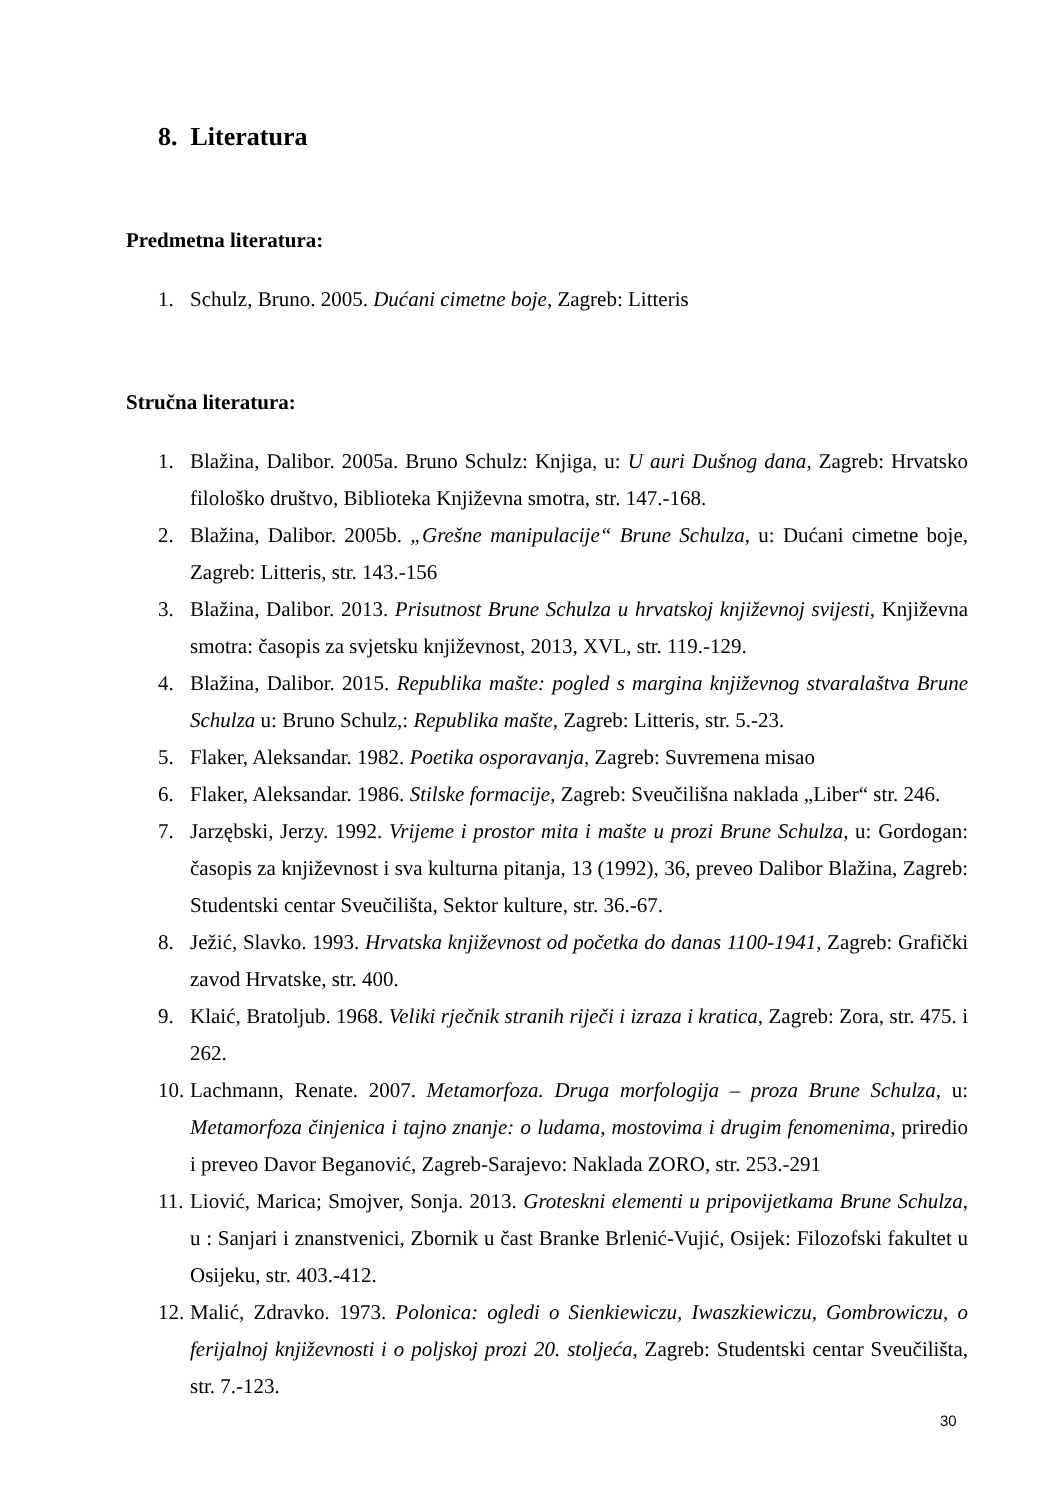8. Literatura
Predmetna literatura:
1. Schulz, Bruno. 2005. Dućani cimetne boje, Zagreb: Litteris
Stručna literatura:
1. Blažina, Dalibor. 2005a. Bruno Schulz: Knjiga, u: U auri Dušnog dana, Zagreb: Hrvatsko filološko društvo, Biblioteka Književna smotra, str. 147.-168.
2. Blažina, Dalibor. 2005b. „Grešne manipulacije“ Brune Schulza, u: Dućani cimetne boje, Zagreb: Litteris, str. 143.-156
3. Blažina, Dalibor. 2013. Prisutnost Brune Schulza u hrvatskoj književnoj svijesti, Književna smotra: časopis za svjetsku književnost, 2013, XVL, str. 119.-129.
4. Blažina, Dalibor. 2015. Republika mašte: pogled s margina književnog stvaralaštva Brune Schulza u: Bruno Schulz,: Republika mašte, Zagreb: Litteris, str. 5.-23.
5. Flaker, Aleksandar. 1982. Poetika osporavanja, Zagreb: Suvremena misao
6. Flaker, Aleksandar. 1986. Stilske formacije, Zagreb: Sveučilišna naklada „Liber“ str. 246.
7. Jarzębski, Jerzy. 1992. Vrijeme i prostor mita i mašte u prozi Brune Schulza, u: Gordogan: časopis za književnost i sva kulturna pitanja, 13 (1992), 36, preveo Dalibor Blažina, Zagreb: Studentski centar Sveučilišta, Sektor kulture, str. 36.-67.
8. Ježić, Slavko. 1993. Hrvatska književnost od početka do danas 1100-1941, Zagreb: Grafički zavod Hrvatske, str. 400.
9. Klaić, Bratoljub. 1968. Veliki rječnik stranih riječi i izraza i kratica, Zagreb: Zora, str. 475. i 262.
10. Lachmann, Renate. 2007. Metamorfoza. Druga morfologija – proza Brune Schulza, u: Metamorfoza činjenica i tajno znanje: o ludama, mostovima i drugim fenomenima, priredio i preveo Davor Beganović, Zagreb-Sarajevo: Naklada ZORO, str. 253.-291
11. Liović, Marica; Smojver, Sonja. 2013. Groteskni elementi u pripovijetkama Brune Schulza, u : Sanjari i znanstvenici, Zbornik u čast Branke Brlenić-Vujić, Osijek: Filozofski fakultet u Osijeku, str. 403.-412.
12. Malić, Zdravko. 1973. Polonica: ogledi o Sienkiewiczu, Iwaszkiewiczu, Gombrowiczu, o ferijalnoj književnosti i o poljskoj prozi 20. stoljeća, Zagreb: Studentski centar Sveučilišta, str. 7.-123.
30